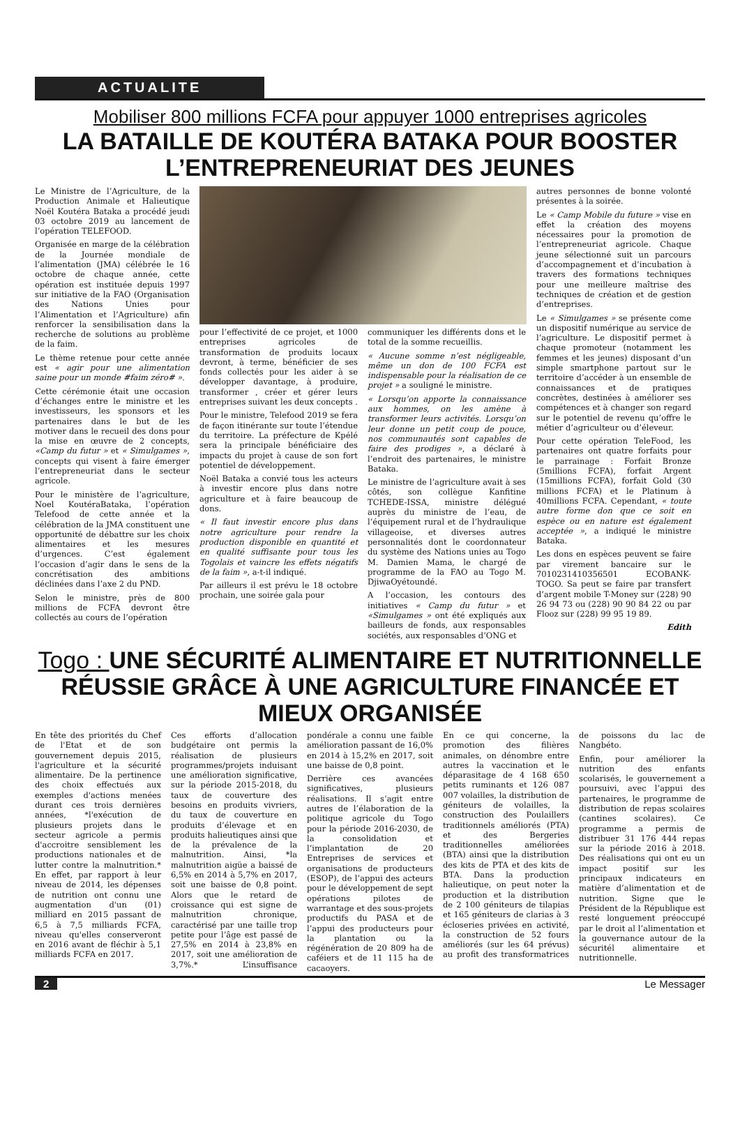ACTUALITE
Mobiliser 800 millions FCFA pour appuyer 1000 entreprises agricoles
LA BATAILLE DE KOUTÉRA BATAKA POUR BOOSTER L’ENTREPRENEURIAT DES JEUNES
Le Ministre de l’Agriculture, de la Production Animale et Halieutique Noël Koutéra Bataka a procédé jeudi 03 octobre 2019 au lancement de l’opération TELEFOOD.
Organisée en marge de la célébration de la Journée mondiale de l’alimentation (JMA) célébrée le 16 octobre de chaque année, cette opération est instituée depuis 1997 sur initiative de la FAO (Organisation des Nations Unies pour l’Alimentation et l’Agriculture) afin renforcer la sensibilisation dans la recherche de solutions au problème de la faim.
Le thème retenue pour cette année est « agir pour une alimentation saine pour un monde #faim zéro# ».
Cette cérémonie était une occasion d’échanges entre le ministre et les investisseurs, les sponsors et les partenaires dans le but de les motiver dans le recueil des dons pour la mise en œuvre de 2 concepts, «Camp du futur » et « Simulgames », concepts qui visent à faire émerger l’entrepreneuriat dans le secteur agricole.
Pour le ministère de l’agriculture, Noel KoutéraBataka, l’opération Telefood de cette année et la célébration de la JMA constituent une opportunité de débattre sur les choix alimentaires et les mesures d’urgences. C’est également l’occasion d’agir dans le sens de la concrétisation des ambitions déclinées dans l’axe 2 du PND.
Selon le ministre, près de 800 millions de FCFA devront être collectés au cours de l’opération
pour l’effectivité de ce projet, et 1000 entreprises agricoles de transformation de produits locaux devront, à terme, bénéficier de ses fonds collectés pour les aider à se développer davantage, à produire, transformer , créer et gérer leurs entreprises suivant les deux concepts .
Pour le ministre, Telefood 2019 se fera de façon itinérante sur toute l’étendue du territoire. La préfecture de Kpélé sera la principale bénéficiaire des impacts du projet à cause de son fort potentiel de développement.
Noël Bataka a convié tous les acteurs à investir encore plus dans notre agriculture et à faire beaucoup de dons.
« Il faut investir encore plus dans notre agriculture pour rendre la production disponible en quantité et en qualité suffisante pour tous les Togolais et vaincre les effets négatifs de la faim », a-t-il indiqué.
Par ailleurs il est prévu le 18 octobre prochain, une soirée gala pour
communiquer les différents dons et le total de la somme recueillis.
« Aucune somme n’est négligeable, même un don de 100 FCFA est indispensable pour la réalisation de ce projet » a souligné le ministre.
« Lorsqu’on apporte la connaissance aux hommes, on les amène à transformer leurs activités. Lorsqu’on leur donne un petit coup de pouce, nos communautés sont capables de faire des prodiges », a déclaré à l’endroit des partenaires, le ministre Bataka.
Le ministre de l’agriculture avait à ses côtés, son collègue Kanfitine TCHEDE-ISSA, ministre délégué auprès du ministre de l’eau, de l’équipement rural et de l’hydraulique villageoise, et diverses autres personnalités dont le coordonnateur du système des Nations unies au Togo M. Damien Mama, le chargé de programme de la FAO au Togo M. DjiwaOyétoundé.
A l’occasion, les contours des initiatives « Camp du futur » et «Simulgames » ont été expliqués aux bailleurs de fonds, aux responsables sociétés, aux responsables d’ONG et
autres personnes de bonne volonté présentes à la soirée.
Le « Camp Mobile du future » vise en effet la création des moyens nécessaires pour la promotion de l’entrepreneuriat agricole. Chaque jeune sélectionné suit un parcours d’accompagnement et d’incubation à travers des formations techniques pour une meilleure maîtrise des techniques de création et de gestion d’entreprises.
Le « Simulgames » se présente come un dispositif numérique au service de l’agriculture. Le dispositif permet à chaque promoteur (notamment les femmes et les jeunes) disposant d’un simple smartphone partout sur le territoire d’accéder à un ensemble de connaissances et de pratiques concrètes, destinées à améliorer ses compétences et à changer son regard sur le potentiel de revenu qu’offre le métier d’agriculteur ou d’éleveur.
Pour cette opération TeleFood, les partenaires ont quatre forfaits pour le parrainage : Forfait Bronze (5millions FCFA), forfait Argent (15millions FCFA), forfait Gold (30 millions FCFA) et le Platinum à 40millions FCFA. Cependant, « toute autre forme don que ce soit en espèce ou en nature est également acceptée », a indiqué le ministre Bataka.
Les dons en espèces peuvent se faire par virement bancaire sur le 7010231410356501 ECOBANK-TOGO. Sa peut se faire par transfert d’argent mobile T-Money sur (228) 90 26 94 73 ou (228) 90 90 84 22 ou par Flooz sur (228) 99 95 19 89.
Edith
Togo : UNE SÉCURITÉ ALIMENTAIRE ET NUTRITIONNELLE RÉUSSIE GRÂCE À UNE AGRICULTURE FINANCÉE ET MIEUX ORGANISÉE
En tête des priorités du Chef de l'Etat et de son gouvernement depuis 2015, l'agriculture et la sécurité alimentaire. De la pertinence des choix effectués aux exemples d'actions menées durant ces trois dernières années, *l'exécution de plusieurs projets dans le secteur agricole a permis d'accroitre sensiblement les productions nationales et de lutter contre la malnutrition.* En effet, par rapport à leur niveau de 2014, les dépenses de nutrition ont connu une augmentation d'un (01) milliard en 2015 passant de 6,5 à 7,5 milliards FCFA, niveau qu'elles conserveront en 2016 avant de fléchir à 5,1 milliards FCFA en 2017.
Ces efforts d’allocation budgétaire ont permis la réalisation de plusieurs programmes/projets induisant une amélioration significative, sur la période 2015-2018, du taux de couverture des besoins en produits vivriers, du taux de couverture en produits d’élevage et en produits halieutiques ainsi que de la prévalence de la malnutrition. Ainsi, *la malnutrition aigüe a baissé de 6,5% en 2014 à 5,7% en 2017, soit une baisse de 0,8 point. Alors que le retard de croissance qui est signe de malnutrition chronique, caractérisé par une taille trop petite pour l’âge est passé de 27,5% en 2014 à 23,8% en 2017, soit une amélioration de 3,7%.* L’insuffisance pondérale a connu une faible amélioration passant de 16,0% en 2014 à 15,2% en 2017, soit une baisse de 0,8 point.
Derrière ces avancées significatives, plusieurs réalisations. Il s’agit entre autres de l’élaboration de la politique agricole du Togo pour la période 2016-2030, de la consolidation et l’implantation de 20 Entreprises de services et organisations de producteurs (ESOP), de l’appui des acteurs pour le développement de sept opérations pilotes de warrantage et des sous-projets productifs du PASA et de l’appui des producteurs pour la plantation ou la régénération de 20 809 ha de caféiers et de 11 115 ha de cacaoyers.
En ce qui concerne, la promotion des filières animales, on dénombre entre autres la vaccination et le déparasitage de 4 168 650 petits ruminants et 126 087 007 volailles, la distribution de géniteurs de volailles, la construction des Poulaillers traditionnels améliorés (PTA) et des Bergeries traditionnelles améliorées (BTA) ainsi que la distribution des kits de PTA et des kits de BTA. Dans la production halieutique, on peut noter la production et la distribution de 2 100 géniteurs de tilapias et 165 géniteurs de clarias à 3 écloseries privées en activité, la construction de 52 fours améliorés (sur les 64 prévus) au profit des transformatrices de poissons du lac de Nangbéto.
Enfin, pour améliorer la nutrition des enfants scolarisés, le gouvernement a poursuivi, avec l’appui des partenaires, le programme de distribution de repas scolaires (cantines scolaires). Ce programme a permis de distribuer 31 176 444 repas sur la période 2016 à 2018. Des réalisations qui ont eu un impact positif sur les principaux indicateurs en matière d’alimentation et de nutrition. Signe que le Président de la République est resté longuement préoccupé par le droit al l’alimentation et la gouvernance autour de la sécuritél alimentaire et nutritionnelle.
2 Le Messager